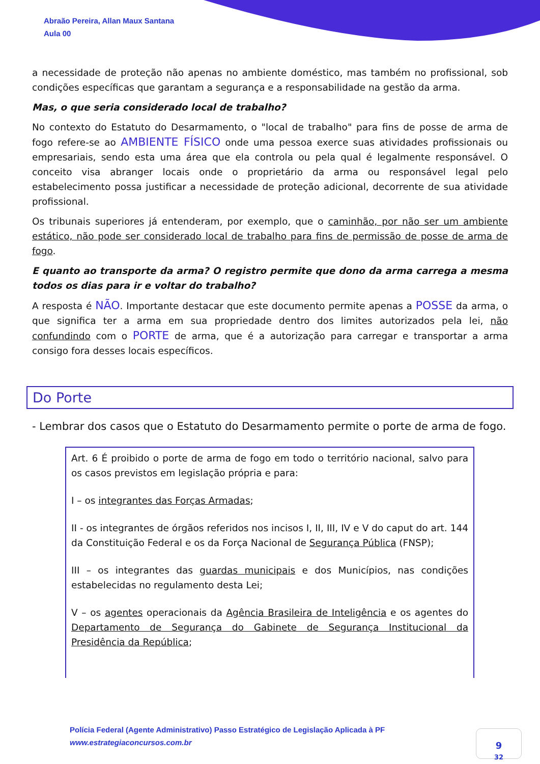Abraão Pereira, Allan Maux Santana
Aula 00
a necessidade de proteção não apenas no ambiente doméstico, mas também no profissional, sob condições específicas que garantam a segurança e a responsabilidade na gestão da arma.
Mas, o que seria considerado local de trabalho?
No contexto do Estatuto do Desarmamento, o "local de trabalho" para fins de posse de arma de fogo refere-se ao AMBIENTE FÍSICO onde uma pessoa exerce suas atividades profissionais ou empresariais, sendo esta uma área que ela controla ou pela qual é legalmente responsável. O conceito visa abranger locais onde o proprietário da arma ou responsável legal pelo estabelecimento possa justificar a necessidade de proteção adicional, decorrente de sua atividade profissional.
Os tribunais superiores já entenderam, por exemplo, que o caminhão, por não ser um ambiente estático, não pode ser considerado local de trabalho para fins de permissão de posse de arma de fogo.
E quanto ao transporte da arma? O registro permite que dono da arma carrega a mesma todos os dias para ir e voltar do trabalho?
A resposta é NÃO. Importante destacar que este documento permite apenas a POSSE da arma, o que significa ter a arma em sua propriedade dentro dos limites autorizados pela lei, não confundindo com o PORTE de arma, que é a autorização para carregar e transportar a arma consigo fora desses locais específicos.
Do Porte
- Lembrar dos casos que o Estatuto do Desarmamento permite o porte de arma de fogo.
Art. 6 É proibido o porte de arma de fogo em todo o território nacional, salvo para os casos previstos em legislação própria e para:
I – os integrantes das Forças Armadas;
II - os integrantes de órgãos referidos nos incisos I, II, III, IV e V do caput do art. 144 da Constituição Federal e os da Força Nacional de Segurança Pública (FNSP);
III – os integrantes das guardas municipais e dos Municípios, nas condições estabelecidas no regulamento desta Lei;
V – os agentes operacionais da Agência Brasileira de Inteligência e os agentes do Departamento de Segurança do Gabinete de Segurança Institucional da Presidência da República;
Polícia Federal (Agente Administrativo) Passo Estratégico de Legislação Aplicada à PF
www.estrategiaconcursos.com.br
9
32